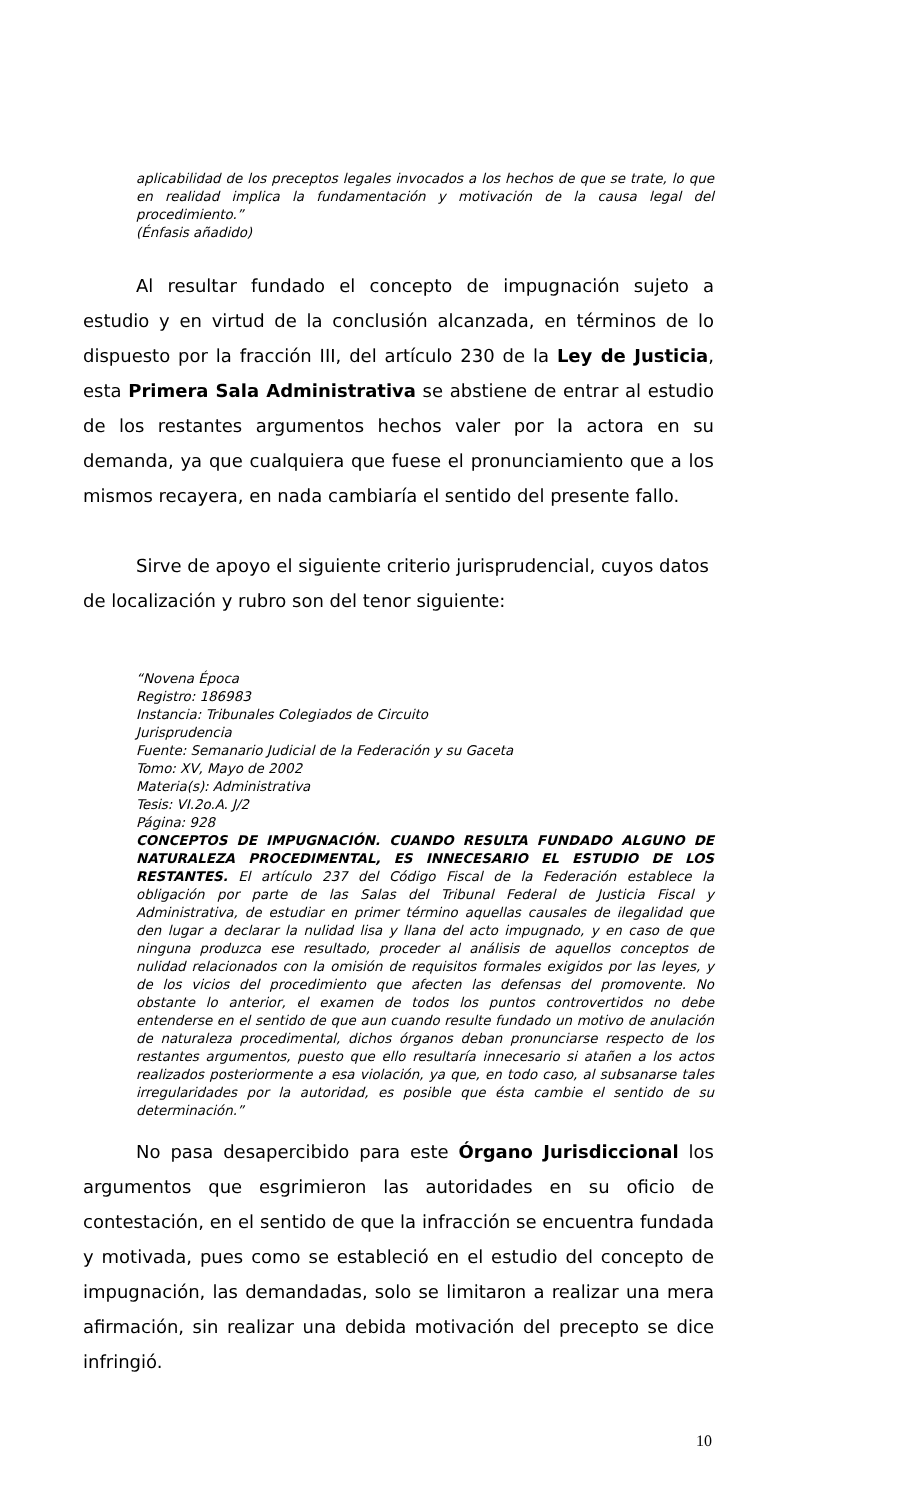aplicabilidad de los preceptos legales invocados a los hechos de que se trate, lo que en realidad implica la fundamentación y motivación de la causa legal del procedimiento.”
(Énfasis añadido)
Al resultar fundado el concepto de impugnación sujeto a estudio y en virtud de la conclusión alcanzada, en términos de lo dispuesto por la fracción III, del artículo 230 de la Ley de Justicia, esta Primera Sala Administrativa se abstiene de entrar al estudio de los restantes argumentos hechos valer por la actora en su demanda, ya que cualquiera que fuese el pronunciamiento que a los mismos recayera, en nada cambiaría el sentido del presente fallo.
Sirve de apoyo el siguiente criterio jurisprudencial, cuyos datos de localización y rubro son del tenor siguiente:
“Novena Época
Registro: 186983
Instancia: Tribunales Colegiados de Circuito
Jurisprudencia
Fuente: Semanario Judicial de la Federación y su Gaceta
Tomo: XV, Mayo de 2002
Materia(s): Administrativa
Tesis: VI.2o.A. J/2
Página: 928
CONCEPTOS DE IMPUGNACIÓN. CUANDO RESULTA FUNDADO ALGUNO DE NATURALEZA PROCEDIMENTAL, ES INNECESARIO EL ESTUDIO DE LOS RESTANTES. El artículo 237 del Código Fiscal de la Federación establece la obligación por parte de las Salas del Tribunal Federal de Justicia Fiscal y Administrativa, de estudiar en primer término aquellas causales de ilegalidad que den lugar a declarar la nulidad lisa y llana del acto impugnado, y en caso de que ninguna produzca ese resultado, proceder al análisis de aquellos conceptos de nulidad relacionados con la omisión de requisitos formales exigidos por las leyes, y de los vicios del procedimiento que afecten las defensas del promovente. No obstante lo anterior, el examen de todos los puntos controvertidos no debe entenderse en el sentido de que aun cuando resulte fundado un motivo de anulación de naturaleza procedimental, dichos órganos deban pronunciarse respecto de los restantes argumentos, puesto que ello resultaría innecesario si atañen a los actos realizados posteriormente a esa violación, ya que, en todo caso, al subsanarse tales irregularidades por la autoridad, es posible que ésta cambie el sentido de su determinación.”
No pasa desapercibido para este Órgano Jurisdiccional los argumentos que esgrimieron las autoridades en su oficio de contestación, en el sentido de que la infracción se encuentra fundada y motivada, pues como se estableció en el estudio del concepto de impugnación, las demandadas, solo se limitaron a realizar una mera afirmación, sin realizar una debida motivación del precepto se dice infringió.
10